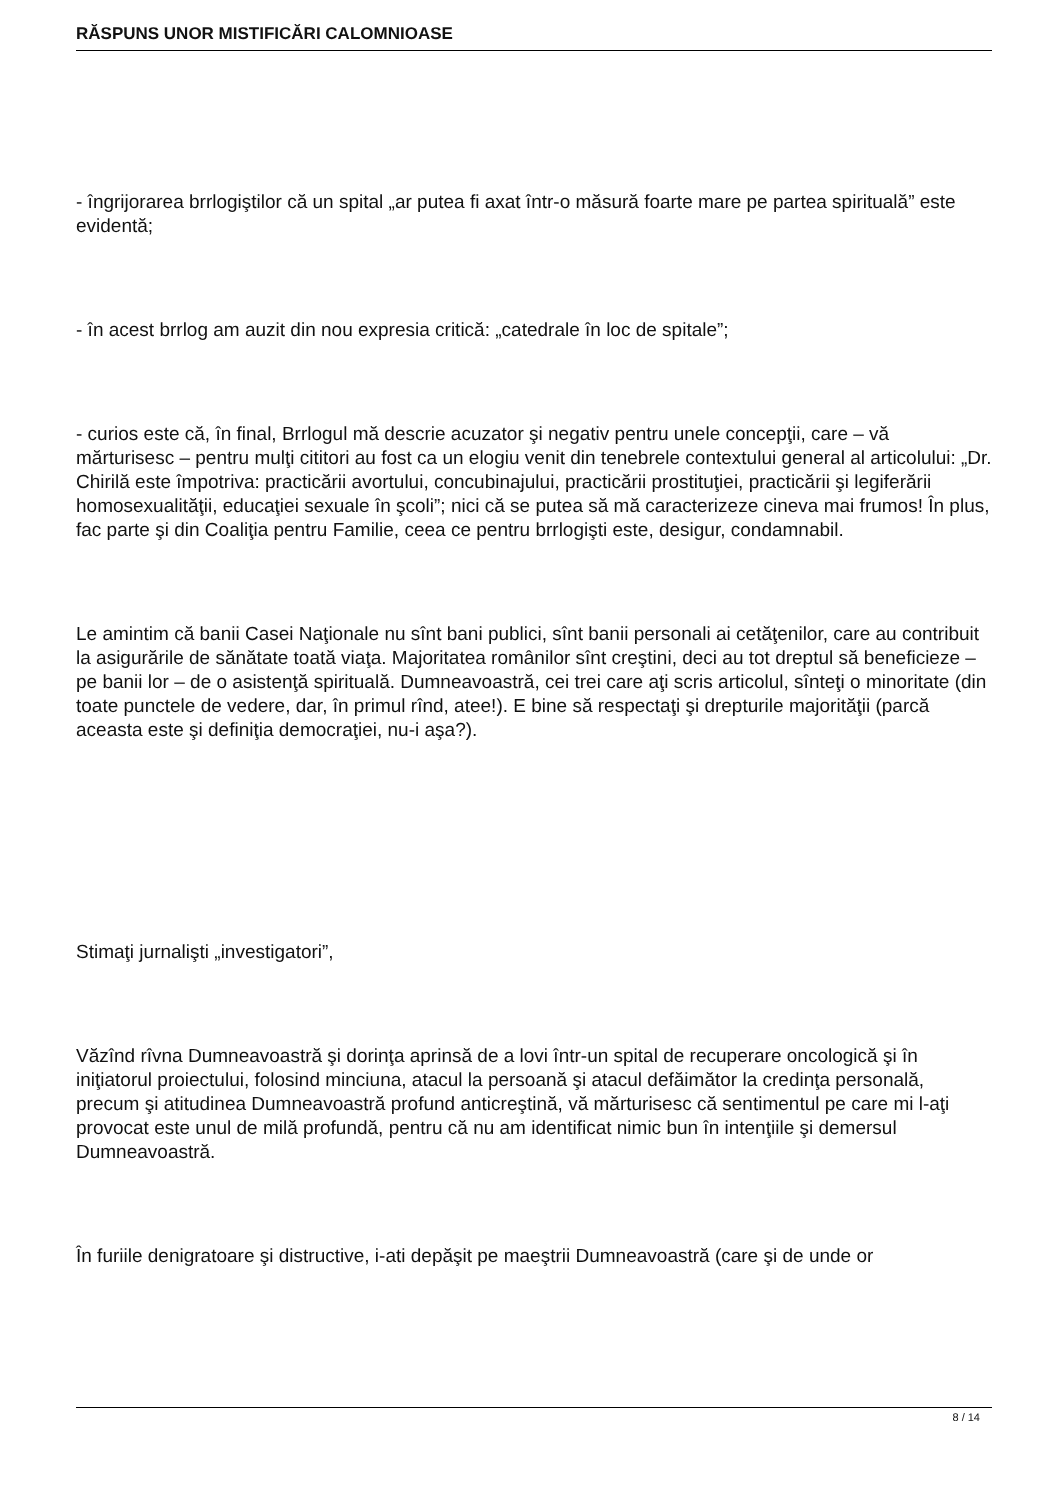RĂSPUNS UNOR MISTIFICĂRI CALOMNIOASE
- îngrijorarea brrlogiştilor că un spital „ar putea fi axat într-o măsură foarte mare pe partea spirituală” este evidentă;
- în acest brrlog am auzit din nou expresia critică: „catedrale în loc de spitale”;
- curios este că, în final, Brrlogul mă descrie acuzator şi negativ pentru unele concepţii, care – vă mărturisesc – pentru mulţi cititori au fost ca un elogiu venit din tenebrele contextului general al articolului: „Dr. Chirilă este împotriva: practicării avortului, concubinajului, practicării prostituţiei, practicării şi legiferării homosexualităţii, educaţiei sexuale în şcoli”; nici că se putea să mă caracterizeze cineva mai frumos! În plus, fac parte şi din Coaliţia pentru Familie, ceea ce pentru brrlogişti este, desigur, condamnabil.
Le amintim că banii Casei Naţionale nu sînt bani publici, sînt banii personali ai cetăţenilor, care au contribuit la asigurările de sănătate toată viaţa. Majoritatea românilor sînt creştini, deci au tot dreptul să beneficieze – pe banii lor – de o asistenţă spirituală. Dumneavoastră, cei trei care aţi scris articolul, sînteţi o minoritate (din toate punctele de vedere, dar, în primul rînd, atee!). E bine să respectaţi şi drepturile majorităţii (parcă aceasta este şi definiţia democraţiei, nu-i aşa?).
Stimaţi jurnalişti „investigatori”,
Văzînd rîvna Dumneavoastră şi dorinţa aprinsă de a lovi într-un spital de recuperare oncologică şi în iniţiatorul proiectului, folosind minciuna, atacul la persoană şi atacul defăimător la credinţa personală, precum şi atitudinea Dumneavoastră profund anticreştină, vă mărturisesc că sentimentul pe care mi l-aţi provocat este unul de milă profundă, pentru că nu am identificat nimic bun în intenţiile şi demersul Dumneavoastră.
În furiile denigratoare şi distructive, i-ati depăşit pe maeştrii Dumneavoastră (care şi de unde or
8 / 14